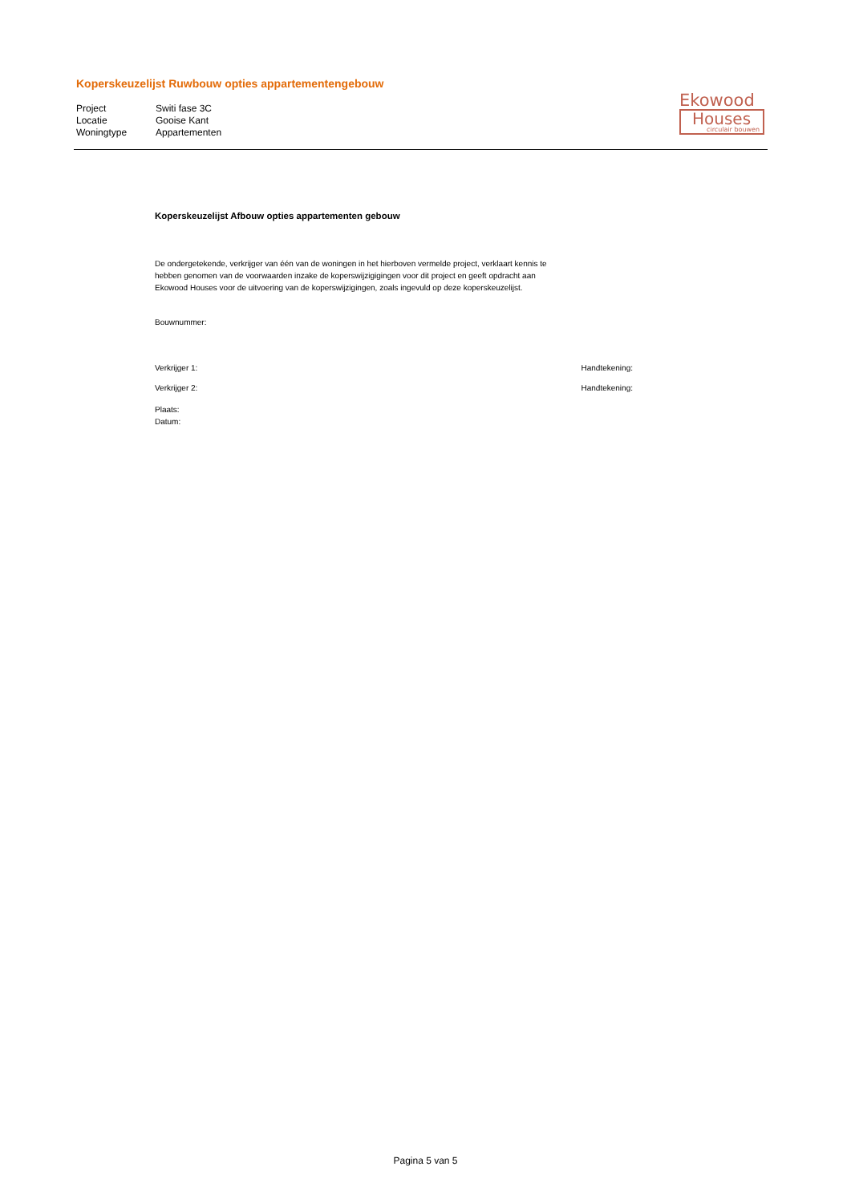Koperskeuzelijst Ruwbouw opties appartementengebouw
| Project | Switi fase 3C |
| Locatie | Gooise Kant |
| Woningtype | Appartementen |
Ekowood
Houses
circulair bouwen
Koperskeuzelijst Afbouw opties appartementen gebouw
De ondergetekende, verkrijger van één van de woningen in het hierboven vermelde project, verklaart kennis te
hebben genomen van de voorwaarden inzake de koperswijzigigingen voor dit project en geeft opdracht aan
Ekowood Houses voor de uitvoering van de koperswijzigingen, zoals ingevuld op deze koperskeuzelijst.
Bouwnummer:
Verkrijger 1: Handtekening:
Verkrijger 2: Handtekening:
Plaats:
Datum:
Pagina 5 van 5